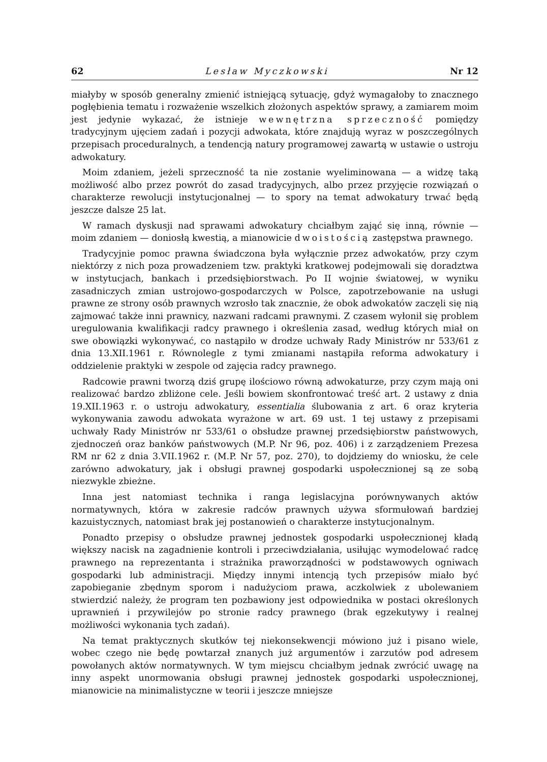62 Lesław Myczkowski Nr 12
miałyby w sposób generalny zmienić istniejącą sytuację, gdyż wymagałoby to znacznego pogłębienia tematu i rozważenie wszelkich złożonych aspektów sprawy, a zamiarem moim jest jedynie wykazać, że istnieje wewnętrzna sprzeczność pomiędzy tradycyjnym ujęciem zadań i pozycji adwokata, które znajdują wyraz w poszczególnych przepisach proceduralnych, a tendencją natury programowej zawartą w ustawie o ustroju adwokatury.
Moim zdaniem, jeżeli sprzeczność ta nie zostanie wyeliminowana — a widzę taką możliwość albo przez powrót do zasad tradycyjnych, albo przez przyjęcie rozwiązań o charakterze rewolucji instytucjonalnej — to spory na temat adwokatury trwać będą jeszcze dalsze 25 lat.
W ramach dyskusji nad sprawami adwokatury chciałbym zająć się inną, równie — moim zdaniem — doniosłą kwestią, a mianowicie dwoistością zastępstwa prawnego.
Tradycyjnie pomoc prawna świadczona była wyłącznie przez adwokatów, przy czym niektórzy z nich poza prowadzeniem tzw. praktyki kratkowej podejmowali się doradztwa w instytucjach, bankach i przedsiębiorstwach. Po II wojnie światowej, w wyniku zasadniczych zmian ustrojowo-gospodarczych w Polsce, zapotrzebowanie na usługi prawne ze strony osób prawnych wzrosło tak znacznie, że obok adwokatów zaczęli się nią zajmować także inni prawnicy, nazwani radcami prawnymi. Z czasem wyłonił się problem uregulowania kwalifikacji radcy prawnego i określenia zasad, według których miał on swe obowiązki wykonywać, co nastąpiło w drodze uchwały Rady Ministrów nr 533/61 z dnia 13.XII.1961 r. Równolegle z tymi zmianami nastąpiła reforma adwokatury i oddzielenie praktyki w zespole od zajęcia radcy prawnego.
Radcowie prawni tworzą dziś grupę ilościowo równą adwokaturze, przy czym mają oni realizować bardzo zbliżone cele. Jeśli bowiem skonfrontować treść art. 2 ustawy z dnia 19.XII.1963 r. o ustroju adwokatury, essentialia ślubowania z art. 6 oraz kryteria wykonywania zawodu adwokata wyrażone w art. 69 ust. 1 tej ustawy z przepisami uchwały Rady Ministrów nr 533/61 o obsłudze prawnej przedsiębiorstw państwowych, zjednoczeń oraz banków państwowych (M.P. Nr 96, poz. 406) i z zarządzeniem Prezesa RM nr 62 z dnia 3.VII.1962 r. (M.P. Nr 57, poz. 270), to dojdziemy do wniosku, że cele zarówno adwokatury, jak i obsługi prawnej gospodarki uspołecznionej są ze sobą niezwykle zbieżne.
Inna jest natomiast technika i ranga legislacyjna porównywanych aktów normatywnych, która w zakresie radców prawnych używa sformułowań bardziej kazuistycznych, natomiast brak jej postanowień o charakterze instytucjonalnym.
Ponadto przepisy o obsłudze prawnej jednostek gospodarki uspołecznionej kładą większy nacisk na zagadnienie kontroli i przeciwdziałania, usiłując wymodelować radcę prawnego na reprezentanta i strażnika praworządności w podstawowych ogniwach gospodarki lub administracji. Między innymi intencją tych przepisów miało być zapobieganie zbędnym sporom i nadużyciom prawa, aczkolwiek z ubolewaniem stwierdzić należy, że program ten pozbawiony jest odpowiednika w postaci określonych uprawnień i przywilejów po stronie radcy prawnego (brak egzekutywy i realnej możliwości wykonania tych zadań).
Na temat praktycznych skutków tej niekonsekwencji mówiono już i pisano wiele, wobec czego nie będę powtarzał znanych już argumentów i zarzutów pod adresem powołanych aktów normatywnych. W tym miejscu chciałbym jednak zwrócić uwagę na inny aspekt unormowania obsługi prawnej jednostek gospodarki uspołecznionej, mianowicie na minimalistyczne w teorii i jeszcze mniejsze